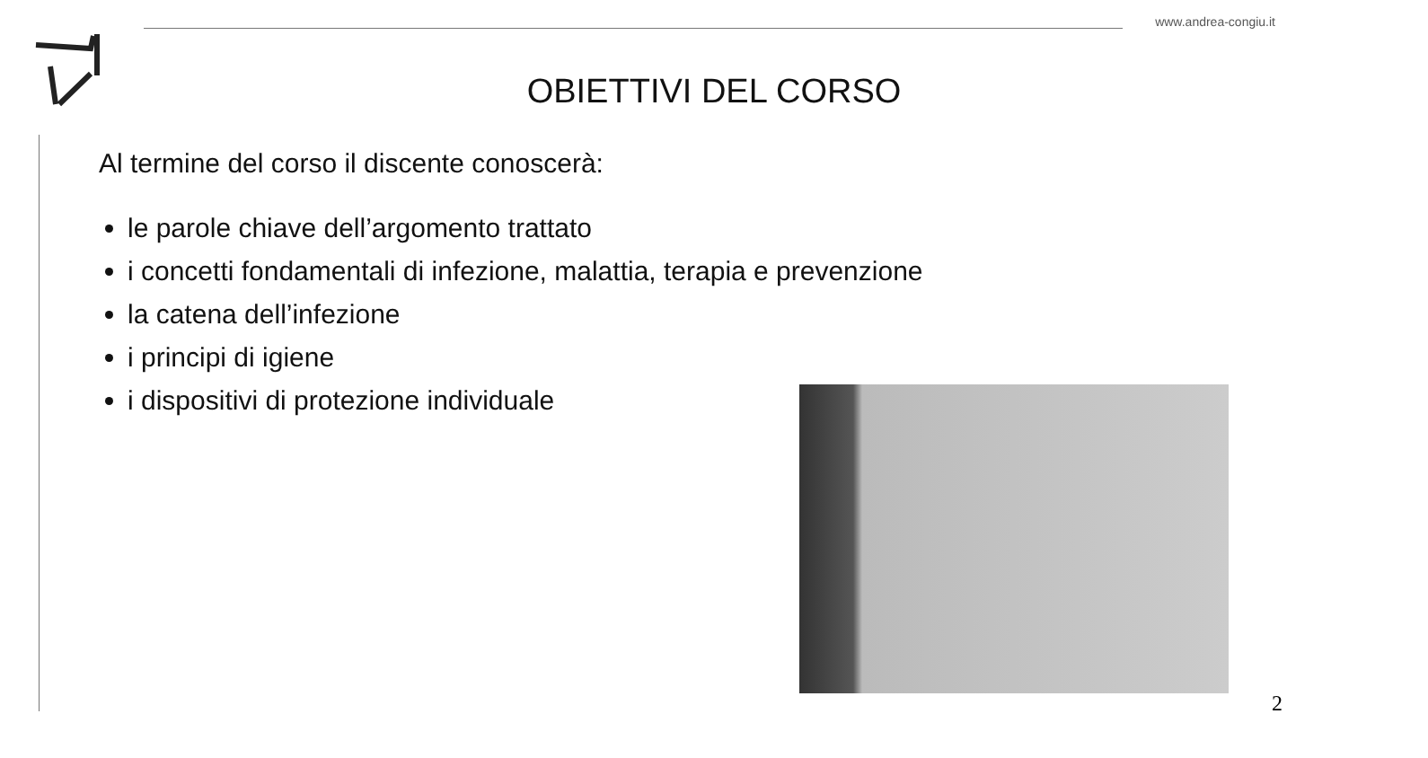www.andrea-congiu.it
OBIETTIVI DEL CORSO
Al termine del corso il discente conoscerà:
le parole chiave dell’argomento trattato
i concetti fondamentali di infezione, malattia, terapia e prevenzione
la catena dell’infezione
i principi di igiene
i dispositivi di protezione individuale
2